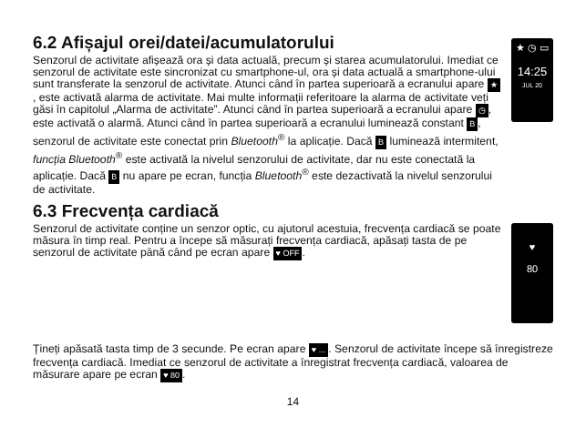6.2 Afișajul orei/datei/acumulatorului
Senzorul de activitate afișează ora și data actuală, precum și starea acumulatorului. Imediat ce senzorul de activitate este sincronizat cu smartphone-ul, ora și data actuală a smartphone-ului sunt transferate la senzorul de activitate. Atunci când în partea superioară a ecranului apare ★, este activată alarma de activitate. Mai multe informații referitoare la alarma de activitate veți găsi în capitolul „Alarma de activitate”. Atunci când în partea superioară a ecranului apare ◷, este activată o alarmă. Atunci când în partea superioară a ecranului luminează constant B, senzorul de activitate este conectat prin Bluetooth<sup>®</sup> la aplicație. Dacă B luminează intermitent, funcția Bluetooth<sup>®</sup> este activată la nivelul senzorului de activitate, dar nu este conectată la aplicație. Dacă B nu apare pe ecran, funcția Bluetooth<sup>®</sup> este dezactivată la nivelul senzorului de activitate.
★ ◷ ▭
14:25
JUL 20
6.3 Frecvența cardiacă
Senzorul de activitate conține un senzor optic, cu ajutorul acestuia, frecvența cardiacă se poate măsura în timp real. Pentru a începe să măsurați frecvența cardiacă, apăsați tasta de pe senzorul de activitate până când pe ecran apare ♥ OFF.
♥
80
Țineți apăsată tasta timp de 3 secunde. Pe ecran apare ♥ .... Senzorul de activitate începe să înregistreze frecvența cardiacă. Imediat ce senzorul de activitate a înregistrat frecvența cardiacă, valoarea de măsurare apare pe ecran ♥ 80.
14